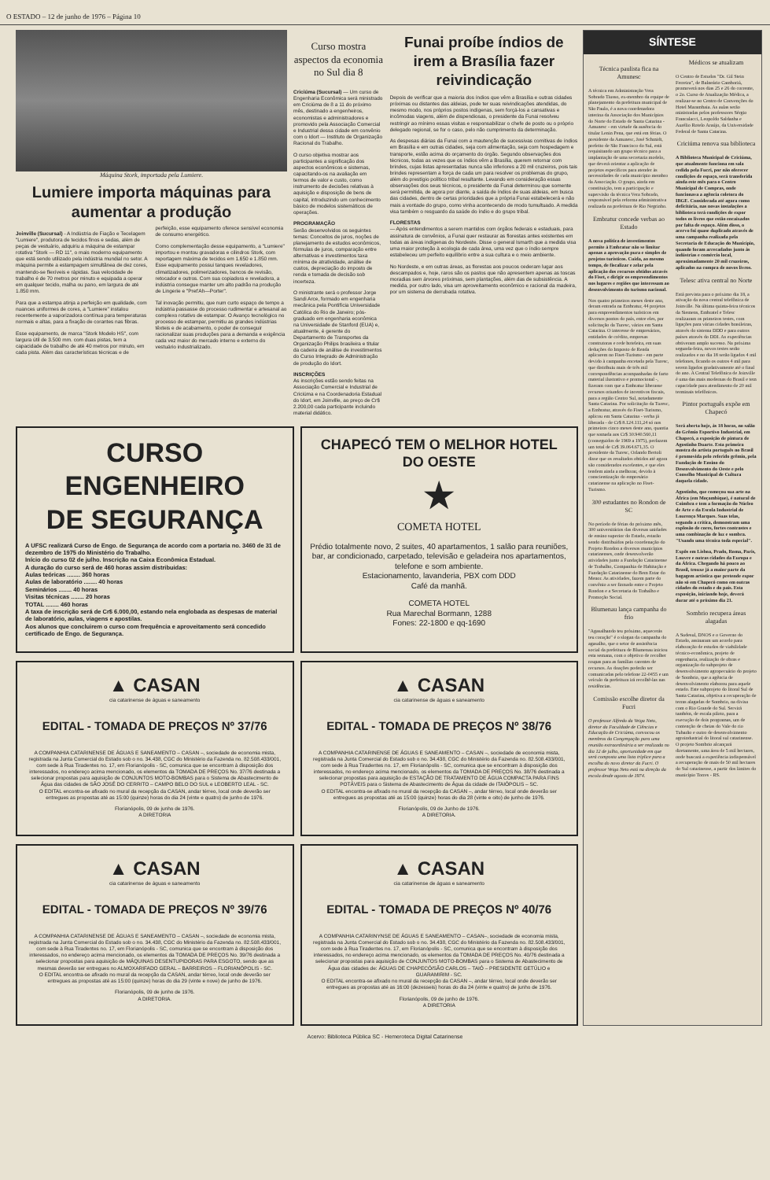O ESTADO – 12 de junho de 1976 – Página 10
Máquina Stork, importada pela Lumiere.
Lumiere importa máquinas para aumentar a produção
Joinville (Sucursal) - A Indústria de Fiação e Tecelagem "Lumiere", produtora de tecidos finos e sedas, além de peças de vestuário, adquiriu a máquina de estampar rotativa "Stork — RD 11", o mais moderno equipamento que está sendo utilizado pela indústria mundial no setor. A máquina permite a estampagem simultânea de dez cores, mantendo-se flexíveis e rápidas. Sua velocidade de trabalho é de 70 metros por minuto e equipada a operar em qualquer tecido, malha ou pano, em largura de até 1.850 mm.
Para que a estampa atinja a perfeição em qualidade, com nuances uniformes de cores, a "Lumiere" instalou recentemente a vaporizadora contínua para temperaturas normais e altas, para a fixação de corantes nas fibras.
Esse equipamento, de marca "Stork Modelo HS", com largura útil de 3.500 mm. com duas pistas, tem a capacidade de trabalho de até 40 metros por minuto, em cada pista. Além das características técnicas e de perfeição, esse equipamento oferece sensível economia de consumo energético.
Como complementação desse equipamento, a "Lumiere" importou e montou gravadoras e cilindros Stork, com reportagem máxima de tecidos em 1.650 e 1.850 mm. Esse equipamento possui tanques reveladores, climatizadores, polimerizadores, bancos de revisão, retocador e outros. Com sua copiadora e reveladora, a indústria consegue manter um alto padrão na produção de Lingerie e "Pret'Ah—Porter".
Tal inovação permitiu, que num curto espaço de tempo a indústria passasse do processo rudimentar e artesanal ao complexo rotativo de estampar. O Avanço tecnológico no processo de estampar, permitiu as grandes indústrias têxteis e de acabamento, o poder de conseguir racionalizar suas produções para a demanda e exigência cada vez maior do mercado interno e externo do vestuário industrializado.
Curso mostra aspectos da economia no Sul dia 8
Criciúma (Sucursal) — Um curso de Engenharia Econômica será ministrado em Criciúma de 8 a 11 do próximo mês, destinado a engenheiros, economistas e administradores e promovido pela Associação Comercial e Industrial dessa cidade em convênio com o Idort — Instituto de Organização Racional do Trabalho.
O curso objetiva mostrar aos participantes a significação dos aspectos econômicos e sistemas, capacitando-os na avaliação em termos de valor e custo, como instrumento de decisões relativas à aquisição e disposição de bens de capital, introduzindo um conhecimento básico de modelos sistemáticos de operações.
PROGRAMAÇÃO
Serão desenvolvidos os seguintes temas: Conceitos de juros, noções de planejamento de estudos econômicos, fórmulas de juros, comparação entre alternativas e investimentos taxa mínima de atratividade, análise de custos, depreciação do imposto de renda e tomada de decisão sob incerteza.
O ministrante será o professor Jorge Sandi Arce, formado em engenharia mecânica pela Pontifícia Universidade Católica do Rio de Janeiro; pós-graduado em engenharia econômica na Universidade de Stanford (EUA) e, atualmente, é gerente do Departamento de Transportes da Organização Philips brasileira e titular da cadeira de análise de investimentos do Curso Integrado de Administração de produção do Idort.
INSCRIÇÕES
As inscrições estão sendo feitas na Associação Comercial e Industrial de Criciúma e na Coordenadoria Estadual do Idort, em Joinville, ao preço de Cr$ 2.200,00 cada participante incluindo material didático.
Funai proíbe índios de irem a Brasília fazer reivindicação
Depois de verificar que a maioria dos índios que vêm a Brasília e outras cidades próximas ou distantes das aldeias, pode ter suas reivindicações atendidas, do mesmo modo, nos próprios postos indígenas, sem forçá-los a cansativas e incômodas viagens, além de dispendiosas, o presidente da Funai resolveu restringir ao mínimo essas visitas e responsabilizar o chefe de posto ou o próprio delegado regional, se for o caso, pelo não cumprimento da determinação.
As despesas diárias da Funai com a mautenção de sucessivas comitivas de índios em Brasília e em outras cidades, seja com alimentação, seja com hospedagem e transporte, estão acima do orçamento do órgão. Segundo observações dos técnicos, todas as vezes que os índios vêm a Brasília, querem retornar com brindes, cujas listas apresentadas nunca são inferiores a 20 mil cruzeiros, pois tais brindes representam a força de cada um para resolver os problemas do grupo, além do prestígio político tribal resultante. Levando em consideração essas observações dos seus técnicos, o presidente da Funai determinou que somente será permitida, de agora por diante, a saída de índios de suas aldeias, em busca das cidades, dentro de certas prioridades que a própria Funai estabelecerá e não mais a vontade do grupo, como vinha acontecendo de modo tumultuado. A medida visa também o resguardo da saúde do índio e do grupo tribal.
FLORESTAS
— Após entendimentos a serem mantidos com órgãos federais e estaduais, para assinatura de convênios, a Funai quer restaurar as florestas antes existentes em todas as áreas indígenas do Nordeste. Disse o general Ismarth que a medida visa uma maior proteção à ecologia de cada área, uma vez que o índio sempre estabeleceu um perfeito equilíbrio entre a sua cultura e o meio ambiente.
No Nordeste, e em outras áreas, as florestas aos poucos cederam lugar aos descampados e, hoje, raros são os pastos que não apresentem apenas as toscas moradias sem árvores próximas, sem plantações, além das de subsistência. A medida, por outro lado, visa um aproveitamento econômico e racional da madeira, por um sistema de derrubada rotativa.
CURSO ENGENHEIRO
DE SEGURANÇA
A UFSC realizará Curso de Engo. de Segurança de acordo com a portaria no. 3460 de 31 de dezembro de 1975 do Ministério do Trabalho.
Início do curso 02 de julho. Inscrição na Caixa Econômica Estadual.
A duração do curso será de 460 horas assim distribuidas:
Aulas teóricas ........ 360 horas
Aulas de laboratório ........ 40 horas
Seminários ........ 40 horas
Visitas técnicas ........ 20 horas
TOTAL ........ 460 horas
A taxa de inscrição será de Cr$ 6.000,00, estando nela englobada as despesas de material de laboratório, aulas, viagens e apostilas.
Aos alunos que concluirem o curso com frequência e aproveitamento será concedido certificado de Engo. de Segurança.
CHAPECÓ TEM O MELHOR HOTEL DO OESTE
★
COMETA HOTEL
Prédio totalmente novo, 2 suites, 40 apartamentos, 1 salão para reuniões, bar, ar condicionado, carpetado, televisão e geladeira nos apartamentos, telefone e som ambiente.
Estacionamento, lavanderia, PBX com DDD
Café da manhã.
COMETA HOTEL
Rua Marechal Bormann, 1288
Fones: 22-1800 e qq-1690
▲ CASAN
cia catarinense de águas e saneamento
EDITAL - TOMADA DE PREÇOS Nº 37/76
A COMPANHIA CATARINENSE DE ÁGUAS E SANEAMENTO – CASAN –, sociedade de economia mista, registrada na Junta Comercial do Estado sob o no. 34.438, CGC do Ministério da Fazenda no. 82.508.433/001, com sede à Rua Tiradentes no. 17, em Florianópolis - SC, comunica que se encontram à disposição dos interessados, no endereço acima mencionado, os elementos da TOMADA DE PREÇOS No. 37/76 destinada a selecionar propostas para aquisição de CONJUNTOS MOTO-BOMBAS para o Sistema de Abastecimento de Água das cidades de SÃO JOSÉ DO CERRITO – CAMPO BELO DO SUL e LEOBERTO LEAL - SC.
O EDITAL encontra-se afixado no mural da recepção da CASAN, andar térreo, local onde deverão ser entregues as propostas até as 15:00 (quinze) horas do dia 24 (vinte e quatro) de junho de 1976.
Florianópolis, 09 de junho de 1976.
A DIRETORIA
▲ CASAN
cia catarinense de águas e saneamento
EDITAL - TOMADA DE PREÇOS Nº 38/76
A COMPANHIA CATARINENSE DE ÁGUAS E SANEAMENTO – CASAN –, sociedade de economia mista, registrada na Junta Comercial do Estado sob o no. 34.438, CGC do Ministério da Fazenda no. 82.508.433/001, com sede à Rua Tiradentes no. 17, em Florianópolis - SC, comunica que se encontram à disposição dos interessados, no endereço acima mencionado, os elementos da TOMADA DE PREÇOS No. 38/76 destinada a selecionar propostas para aquisição de ESTAÇÃO DE TRATAMENTO DE ÁGUA COMPACTA PARA FINS POTÁVEIS para o Sistema de Abastecimento de Água da cidade de ITAIÓPOLIS – SC.
O EDITAL encontra-se afixado no mural da recepção da CASAN –, andar térreo, local onde deverão ser entregues as propostas até as 15:00 (quinze) horas do dia 28 (vinte e oito) de junho de 1976.
Florianópolis, 09 de Junho de 1976.
A DIRETORIA.
▲ CASAN
cia catarinense de águas e saneamento
EDITAL - TOMADA DE PREÇOS Nº 39/76
A COMPANHIA CATARINENSE DE ÁGUAS E SANEAMENTO – CASAN –, sociedade de economia mista, registrada na Junta Comercial do Estado sob o no. 34.438, CGC do Ministério da Fazenda no. 82.508.433/001, com sede à Rua Tiradentes no. 17, em Florianópolis - SC, comunica que se encontram à disposição dos interessados, no endereço acima mencionado, os elementos da TOMADA DE PREÇOS No. 39/76 destinada a selecionar propostas para aquisição de MÁQUINAS DESENTUPIDORAS PARA ESGOTO, sendo que as mesmas deverão ser entregues no ALMOXARIFADO GERAL – BARREIROS – FLORIANÓPOLIS - SC.
O EDITAL encontra-se afixado no mural da recepção da CASAN, andar térreo, local onde deverão ser entregues as propostas até as 15:00 (quinze) horas do dia 29 (vinte e nove) de junho de 1976.
Florianópolis, 09 de junho de 1976.
A DIRETORIA.
▲ CASAN
cia catarinense de águas e saneamento
EDITAL - TOMADA DE PREÇOS Nº 40/76
A COMPANHIA CATARINYNSE DE ÁGUAS E SANEAMENTO – CASAN–, sociedade de economia mista, registrada na Junta Comercial do Estado sob o no. 34.438, CGC do Ministério da Fazenda no. 82.508.433/001, com sede à Rua Tiradentes no. 17, em Florianópolis - SC, comunica que se encontram à disposição dos interessados, no endereço acima mencionado, os elementos da TOMADA DE PREÇOS No. 40/76 destinada a selecionar propostas para aquisição de CONJUNTOS MOTO-BOMBAS para o Sistema de Abastecimento de Água das cidades de: ÁGUAS DE CHAPECÓ/SÃO CARLOS – TAIÓ – PRESIDENTE GETÚLIO e GUARAMIRIM - SC.
O EDITAL encontra-se afixado no mural da recepção da CASAN –, andar térreo, local onde deverão ser entregues as propostas até as 16:00 (dezesseis) horas do dia 24 (vinte e quatro) de junho de 1976.
Florianópolis, 09 de junho de 1976.
A DIRETORIA
SÍNTESE
Técnica paulista fica na Amunesc
A técnica em Administração Vera Sobrado Tiusso, ex-membro da equipe de planejamento da prefeitura municipal de São Paulo, é a nova coordenadora interina da Associação dos Municípios do Norte do Estado de Santa Catarina - Amunesc - em virtude da ausência do titular Lenin Pena, que está em férias. O presidente da Amunesc, José Schmidt, prefeito de São Francisco do Sul, está requisitando um grupo técnico para a implantação de uma secretaria modelo, que deverá orientar a aplicação de projetos específicos para atender às necessidades de cada município membro da Associação. O grupo, ainda em constituição, tem a participação e supervisão da técnica Vera Sobrado, responsável pela reforma administrativa realizada na prefeitura de Rio Negrinho.
Embratur concede verbas ao Estado
A nova política de investimentos permite à Embratur não se limitar apenas a aprovação pura e simples de projetos turísticos. Cuida, ao mesmo tempo, de fiscalizar e zelar pela aplicação dos recursos obtidos através do Fiset, e dirigir os empreendimentos nos lugares e regiões que interessam ao desenvolvimento do turismo nacional.
Nos quatro primeiros meses deste ano, deram entrada na Embratur, 44 projetos para empreendimentos turísticos em diversos pontos do país, entre eles, por solicitação da Turesc, vários em Santa Catarina. O interesse de empresários, entidades de crédito, empresas construtoras e rede hoteleira, em suas deduções do Imposto de Renda aplicarem no Fiset-Turismo - em parte devido à campanha encetada pela Turesc, que distribuiu mais de três mil correspondências acompanhadas de farto material ilustrativo e promocional -, fizeram com que a Embratur liberasse recursos oriundos de incentivos fiscais, para a região Centro Sul, notadamente Santa Catarina. Por solicitação da Turesc, a Embratur, através do Fiset-Turismo, aplicou em Santa Catarina - verba já liberada - de Cr$ 8.124.111,24 só nos primeiros cinco meses deste ano, quantia que somada aos Cr$ 30.940.560,11 (conseguidos de 1969 a 1975), perfazem um total de Cr$ 39.064.671,35. O presidente da Turesc, Orlando Bertoli disse que os resultados obtidos até agora são considerados excelentes, e que eles tendem ainda a melhorar, devido à conscientização do empresário catarinense na aplicação no Fiset-Turismo.
300 estudantes no Rondon de SC
No período de férias do próximo mês, 300 universitários das diversas unidades de ensino superior do Estado, estarão sendo distribuídos pela coordenação do Projeto Rondon a diversos municípios catarinenses, onde desenvolverão atividades junto a Fundação Catarinense de Trabalho, Companhia de Habitação e Fundação Catarinense do Bem Estar do Menor. As atividades, fazem parte do convênio a ser firmado entre o Projeto Rondon e a Secretaria do Trabalho e Promoção Social.
Blumenau lança campanha do frio
"Agasalhando teu próximo, aquecerás teu coração" é o slogan da campanha do agasalho, que o setor de assistência social da prefeitura de Blumenau iniciou esta semana, com o objetivo de recolher roupas para as famílias carentes de recursos. As doações poderão ser comunicadas pelo telefone 22-0455 e um veículo da prefeitura irá recolhê-las nas residências.
Comissão escolhe diretor da Fucri
O professor Alfredo da Veiga Neto, diretor da Faculdade de Ciências e Educação de Criciúma, convocou os membros da Congregação para uma reunião extraordinária a ser realizada no dia 12 de julho, oportunidade em que será composta uma lista tríplice para a escolha do novo diretor da Fucri. O professor Veiga Neto está na direção da escola desde agosto de 1974.
Médicos se atualizam
O Centro de Estudos "Dr. Gil Stein Ferreira", de Balneário Camboriú, promoverá nos dias 25 e 26 do corrente, o 2o. Curso de Atualização Médica, a realizar-se no Centro de Convenções do Hotel Marambaia. As aulas serão ministradas pelos professores Sérgio Francalacci, Leopoldo Saldanha e Aurélio Rotelo Araújo, da Universidade Federal de Santa Catarina.
Criciúma renova sua biblioteca
A Biblioteca Municipal de Criciúma, que atualmente funciona em sala cedida pela Fucri, por não oferecer condições de espaço, será transferida ainda este mês para o Centro Municipal de Compras, onde funcionava a agência coletora do IBGE. Considerada até agora como deficitária, nas novas instalações a biblioteca terá condições de expor todos os livros que estão encaixados por falta de espaço. Além disso, o acervo foi quase duplicado através de uma campanha realizada pela Secretaria de Educação do Município, quando foram arrecadados junto às indústrias e comércio local, aproximadamente 20 mil cruzeiros, aplicados na compra de novos livros.
Telesc ativa central no Norte
Está prevista para o próximo dia 18, a ativação da nova central telefônica de Joinville. Na última quinta-feira técnicos da Siemens, Embratel e Telesc realizaram os primeiros testes, com ligações para várias cidades brasileiras, através do sistema DDD e para outros países através do DDI. As experiências obtiveram amplo sucesso. Na próxima segunda-feira, novos testes serão realizados e no dia 18 serão ligados 4 mil telefones, ficando os outros 4 mil para serem ligados gradativamente até o final do ano. A Central Telefônica de Joinville é uma das mais modernas do Brasil e tem capacidade para atendimento de 20 mil terminais telefônicos.
Pintor português expõe em Chapecó
Será aberta hoje, às 18 horas, no salão do Grêmio Esportivo Industrial, em Chapecó, a exposição de pintura de Agostinho Duarte. Esta primeira mostra do artista português no Brasil é promovida pelo referido grêmio, pela Fundação de Ensino do Desenvolvimento do Oeste e pelo Conselho Municipal de Cultura daquela cidade.
Agostinho, que começou sua arte na África (em Moçambique), é natural de Coimbra e tem a formação do Núcleo de Arte e da Escola Industrial de Lourenço Marques. Suas telas, segundo a crítica, demonstram uma explosão de cores, fortes contrastes e uma combinação de luz e sombra. "Usando uma técnica toda especial".
Expôs em Lisboa, Prado, Roma, Paris, Louvre e outras cidades da Europa e da África. Chegando há pouco ao Brasil, trouxe já a maior parte da bagagem artística que pretende expor não só em Chapecó como em outras cidades do estado e do país. Esta exposição, iniciando hoje, deverá durar até o próximo dia 21.
Sombrio recupera áreas alagadas
A Sudesul, DNOS e o Governo do Estado, assinaram um acordo para elaboração de estudos de viabilidade técnico-econômica, projeto de engenharia, realização de obras e organização do subprojeto de desenvolvimento agropecuário do projeto de Sombrio, que a agência de desenvolvimento elaborou para aquele estado. Este subprojeto do litoral Sul de Santa Catarina, objetiva a recuperação de terras alagadas de Sombrio, na divisa com o Rio Grande do Sul. Servirá também, de escala piloto, para a execução de dois programas, um de contenção de cheias do Vale do rio Tubarão e outro de desenvolvimento agroindustrial do litoral sul catarinense. O projeto Sombrio alcançará diretamente, uma área de 5 mil hectares, onde buscará a experiência indispensável a recuperação de mais de 50 mil hectares do Sul catarinense, a partir dos limites do município Torres - RS.
Acervo: Biblioteca Pública SC - Hemeroteca Digital Catarinense